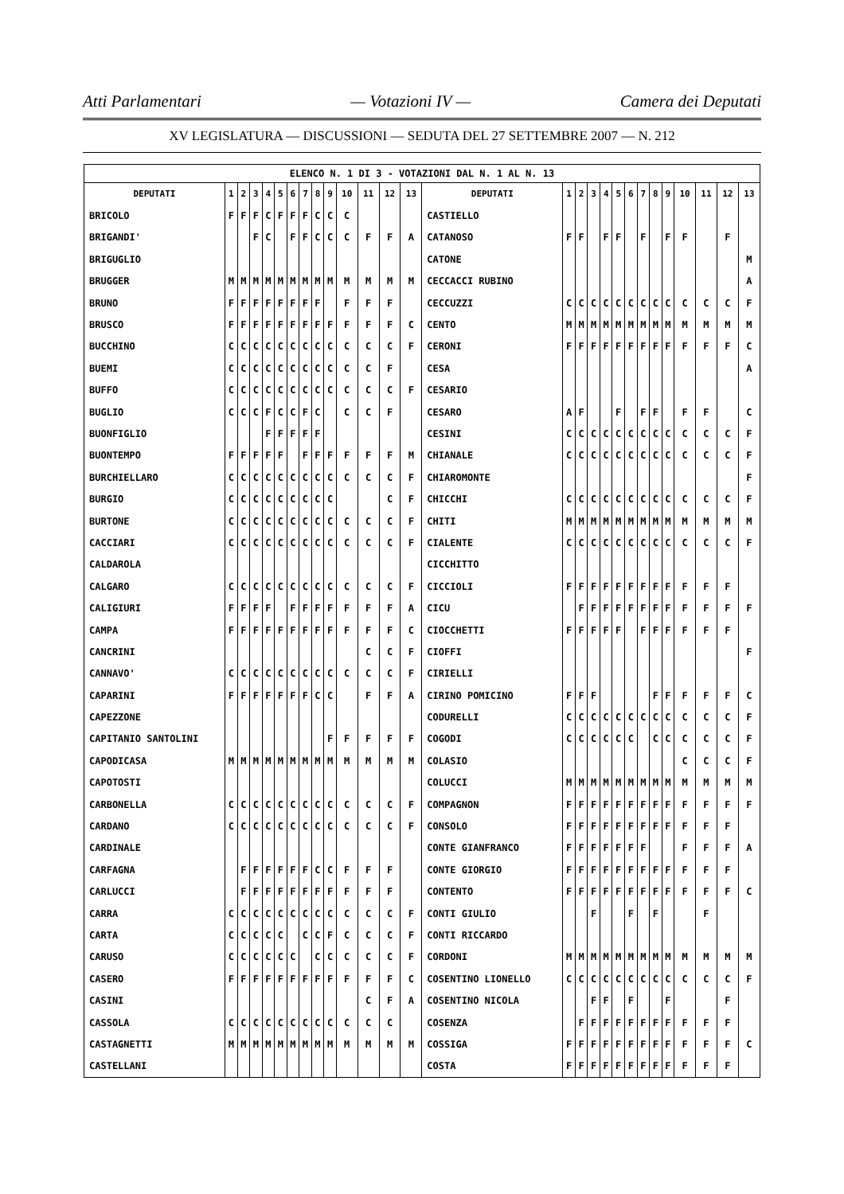Atti Parlamentari — Votazioni IV — Camera dei Deputati
XV LEGISLATURA — DISCUSSIONI — SEDUTA DEL 27 SETTEMBRE 2007 — N. 212
| ELENCO N. 1 DI 3 - VOTAZIONI DAL N. 1 AL N. 13 | | | | | | | | | | | | | | | | | | | | | | | | | | | |
| DEPUTATI | 1 | 2 | 3 | 4 | 5 | 6 | 7 | 8 | 9 | 10 | 11 | 12 | 13 | DEPUTATI | 1 | 2 | 3 | 4 | 5 | 6 | 7 | 8 | 9 | 10 | 11 | 12 | 13 |
| BRICOLO | F | F | F | C | F | F | F | C | C | C | | | | CASTIELLO | | | | | | | | | | | | | |
| BRIGANDI' | | | F | C | | F | F | C | C | C | F | F | A | CATANOSO | F | F | | F | F | | F | | F | F | | F | |
| BRIGUGLIO | | | | | | | | | | | | | | CATONE | | | | | | | | | | | | | M |
| BRUGGER | M | M | M | M | M | M | M | M | M | M | M | M | M | CECCACCI RUBINO | | | | | | | | | | | | | A |
| BRUNO | F | F | F | F | F | F | F | F | | F | F | F | | CECCUZZI | C | C | C | C | C | C | C | C | C | C | C | C | F |
| BRUSCO | F | F | F | F | F | F | F | F | F | F | F | F | C | CENTO | M | M | M | M | M | M | M | M | M | M | M | M | M |
| BUCCHINO | C | C | C | C | C | C | C | C | C | C | C | C | F | CERONI | F | F | F | F | F | F | F | F | F | F | F | F | C |
| BUEMI | C | C | C | C | C | C | C | C | C | C | C | F | | CESA | | | | | | | | | | | | | A |
| BUFFO | C | C | C | C | C | C | C | C | C | C | C | C | F | CESARIO | | | | | | | | | | | | | |
| BUGLIO | C | C | C | F | C | C | F | C | | C | C | F | | CESARO | A | F | | | F | | F | F | | F | F | | C |
| BUONFIGLIO | | | | F | F | F | F | F | | | | | | CESINI | C | C | C | C | C | C | C | C | C | C | C | C | F |
| BUONTEMPO | F | F | F | F | F | | F | F | F | F | F | F | M | CHIANALE | C | C | C | C | C | C | C | C | C | C | C | C | F |
| BURCHIELLARO | C | C | C | C | C | C | C | C | C | C | C | C | F | CHIAROMONTE | | | | | | | | | | | | | F |
| BURGIO | C | C | C | C | C | C | C | C | C | | | C | F | CHICCHI | C | C | C | C | C | C | C | C | C | C | C | C | F |
| BURTONE | C | C | C | C | C | C | C | C | C | C | C | C | F | CHITI | M | M | M | M | M | M | M | M | M | M | M | M | M |
| CACCIARI | C | C | C | C | C | C | C | C | C | C | C | C | F | CIALENTE | C | C | C | C | C | C | C | C | C | C | C | C | F |
| CALDAROLA | | | | | | | | | | | | | | CICCHITTO | | | | | | | | | | | | | |
| CALGARO | C | C | C | C | C | C | C | C | C | C | C | C | F | CICCIOLI | F | F | F | F | F | F | F | F | F | F | F | F | |
| CALIGIURI | F | F | F | F | | F | F | F | F | F | F | F | A | CICU | | F | F | F | F | F | F | F | F | F | F | F | F |
| CAMPA | F | F | F | F | F | F | F | F | F | F | F | F | C | CIOCCHETTI | F | F | F | F | F | | F | F | F | F | F | F | |
| CANCRINI | | | | | | | | | | | C | C | F | CIOFFI | | | | | | | | | | | | | F |
| CANNAVO' | C | C | C | C | C | C | C | C | C | C | C | C | F | CIRIELLI | | | | | | | | | | | | | |
| CAPARINI | F | F | F | F | F | F | F | C | C | | F | F | A | CIRINO POMICINO | F | F | F | | | | | F | F | F | F | F | C |
| CAPEZZONE | | | | | | | | | | | | | | CODURELLI | C | C | C | C | C | C | C | C | C | C | C | C | F |
| CAPITANIO SANTOLINI | | | | | | | | | F | F | F | F | F | COGODI | C | C | C | C | C | C | | C | C | C | C | C | F |
| CAPODICASA | M | M | M | M | M | M | M | M | M | M | M | M | M | COLASIO | | | | | | | | | | C | C | C | F |
| CAPOTOSTI | | | | | | | | | | | | | | COLUCCI | M | M | M | M | M | M | M | M | M | M | M | M | M |
| CARBONELLA | C | C | C | C | C | C | C | C | C | C | C | C | F | COMPAGNON | F | F | F | F | F | F | F | F | F | F | F | F | F |
| CARDANO | C | C | C | C | C | C | C | C | C | C | C | C | F | CONSOLO | F | F | F | F | F | F | F | F | F | F | F | F | |
| CARDINALE | | | | | | | | | | | | | | CONTE GIANFRANCO | F | F | F | F | F | F | F | | | F | F | F | A |
| CARFAGNA | | F | F | F | F | F | F | C | C | F | F | F | | CONTE GIORGIO | F | F | F | F | F | F | F | F | F | F | F | F | |
| CARLUCCI | | F | F | F | F | F | F | F | F | F | F | F | | CONTENTO | F | F | F | F | F | F | F | F | F | F | F | F | C |
| CARRA | C | C | C | C | C | C | C | C | C | C | C | C | F | CONTI GIULIO | | | F | | | F | | F | | | F | | |
| CARTA | C | C | C | C | C | | C | C | F | C | C | C | F | CONTI RICCARDO | | | | | | | | | | | | | |
| CARUSO | C | C | C | C | C | C | | C | C | C | C | C | F | CORDONI | M | M | M | M | M | M | M | M | M | M | M | M | M |
| CASERO | F | F | F | F | F | F | F | F | F | F | F | F | C | COSENTINO LIONELLO | C | C | C | C | C | C | C | C | C | C | C | C | F |
| CASINI | | | | | | | | | | | C | F | A | COSENTINO NICOLA | | | F | F | | F | | | F | | | F | |
| CASSOLA | C | C | C | C | C | C | C | C | C | C | C | C | | COSENZA | | F | F | F | F | F | F | F | F | F | F | F | |
| CASTAGNETTI | M | M | M | M | M | M | M | M | M | M | M | M | M | COSSIGA | F | F | F | F | F | F | F | F | F | F | F | F | C |
| CASTELLANI | | | | | | | | | | | | | | COSTA | F | F | F | F | F | F | F | F | F | F | F | F | |